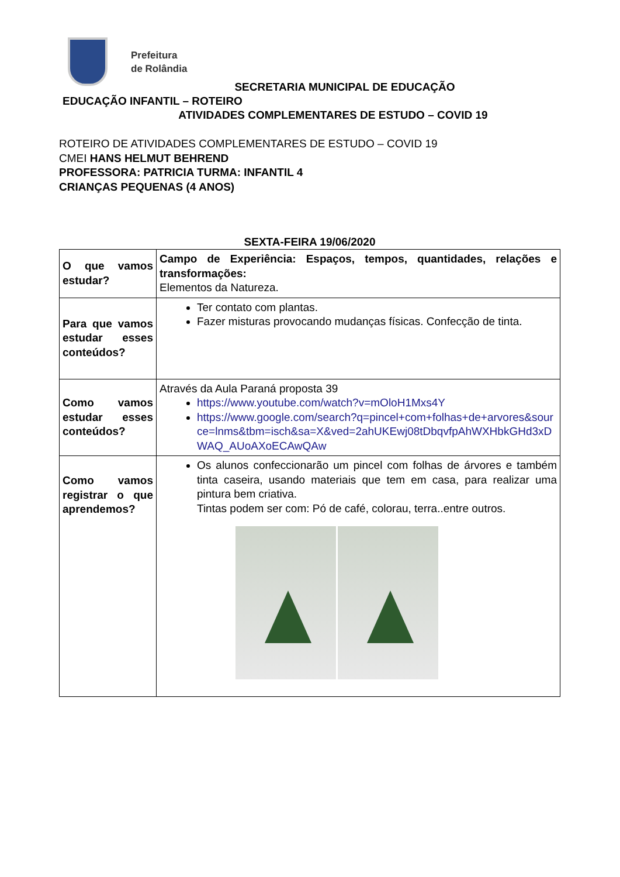Prefeitura
de Rolândia
SECRETARIA MUNICIPAL DE EDUCAÇÃO
EDUCAÇÃO INFANTIL – ROTEIRO
ATIVIDADES COMPLEMENTARES DE ESTUDO – COVID 19
ROTEIRO DE ATIVIDADES COMPLEMENTARES DE ESTUDO – COVID 19
CMEI HANS HELMUT BEHREND
PROFESSORA: PATRICIA TURMA: INFANTIL 4
CRIANÇAS PEQUENAS (4 ANOS)
SEXTA-FEIRA 19/06/2020
| O que vamos estudar? | Campo de Experiência: Espaços, tempos, quantidades, relações e transformações: Elementos da Natureza. |
| Para que vamos estudar esses conteúdos? | Ter contato com plantas. Fazer misturas provocando mudanças físicas. Confecção de tinta. |
| Como vamos estudar esses conteúdos? | Através da Aula Paraná proposta 39 https://www.youtube.com/watch?v=mOloH1Mxs4Y https://www.google.com/search?q=pincel+com+folhas+de+arvores&source=lnms&tbm=isch&sa=X&ved=2ahUKEwj08tDbqvfpAhWXHbkGHd3xDWAQ_AUoAXoECAwQAw |
| Como vamos registrar o que aprendemos? | Os alunos confeccionarão um pincel com folhas de árvores e também tinta caseira, usando materiais que tem em casa, para realizar uma pintura bem criativa. Tintas podem ser com: Pó de café, colorau, terra..entre outros. |